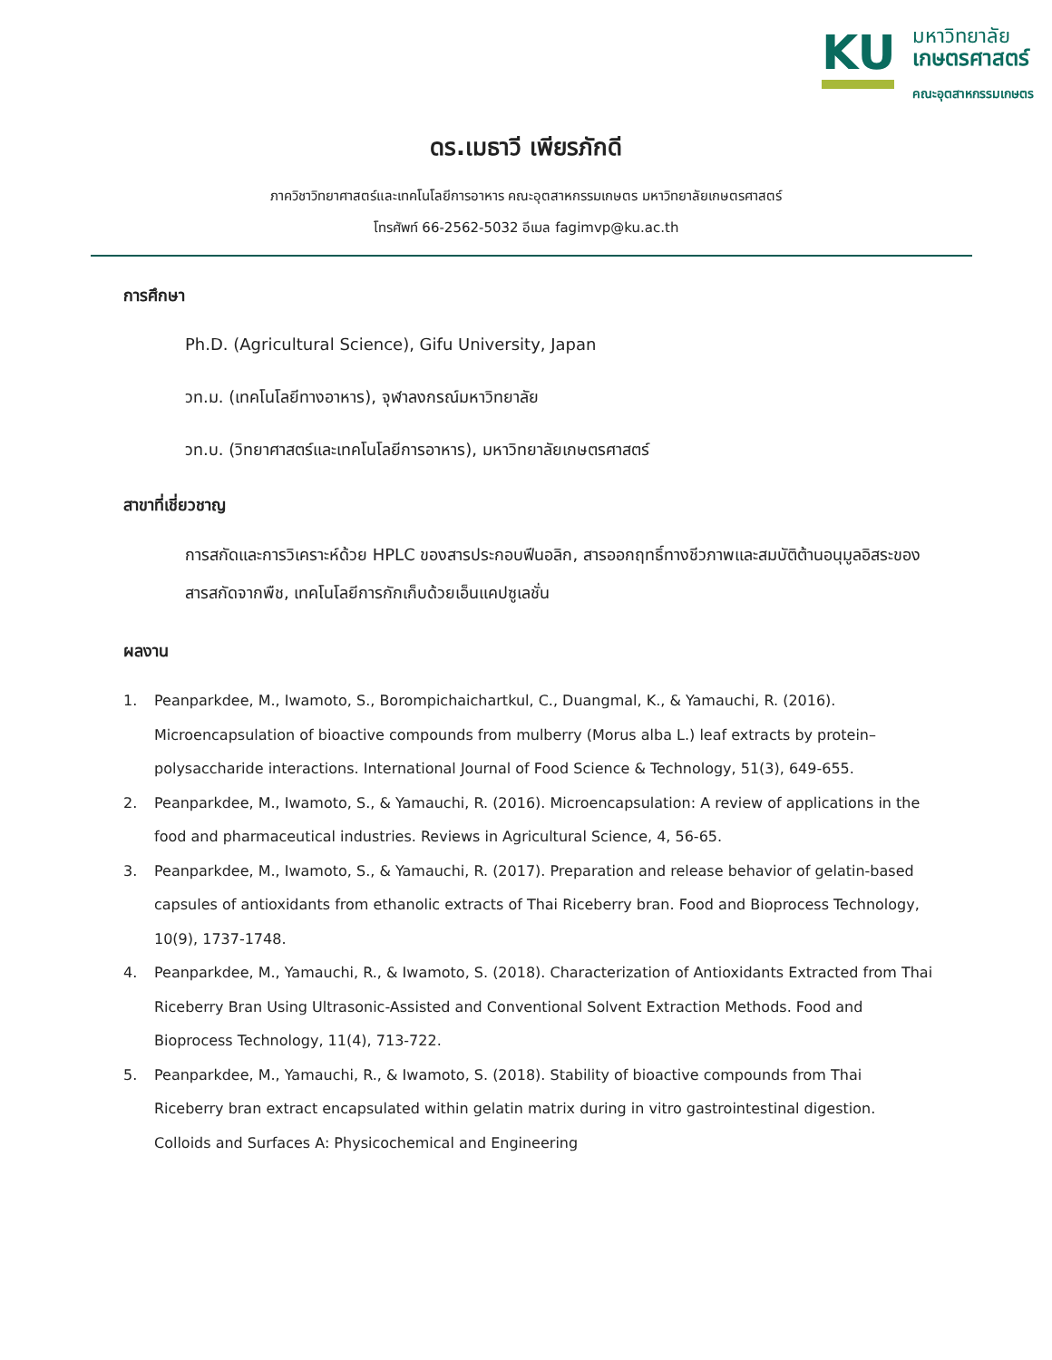KU
มหาวิทยาลัย
เกษตรศาสตร์
คณะอุตสาหกรรมเกษตร
ดร.เมธาวี เพียรภักดี
ภาควิชาวิทยาศาสตร์และเทคโนโลยีการอาหาร คณะอุตสาหกรรมเกษตร มหาวิทยาลัยเกษตรศาสตร์
โทรศัพท์ 66-2562-5032 อีเมล fagimvp@ku.ac.th
การศึกษา
Ph.D. (Agricultural Science), Gifu University, Japan
วท.ม. (เทคโนโลยีทางอาหาร), จุฬาลงกรณ์มหาวิทยาลัย
วท.บ. (วิทยาศาสตร์และเทคโนโลยีการอาหาร), มหาวิทยาลัยเกษตรศาสตร์
สาขาที่เชี่ยวชาญ
การสกัดและการวิเคราะห์ด้วย HPLC ของสารประกอบฟีนอลิก, สารออกฤทธิ์ทางชีวภาพและสมบัติต้านอนุมูลอิสระของสารสกัดจากพืช, เทคโนโลยีการกักเก็บด้วยเอ็นแคปซูเลชั่น
ผลงาน
1. Peanparkdee, M., Iwamoto, S., Borompichaichartkul, C., Duangmal, K., & Yamauchi, R. (2016). Microencapsulation of bioactive compounds from mulberry (Morus alba L.) leaf extracts by protein–polysaccharide interactions. International Journal of Food Science & Technology, 51(3), 649-655.
2. Peanparkdee, M., Iwamoto, S., & Yamauchi, R. (2016). Microencapsulation: A review of applications in the food and pharmaceutical industries. Reviews in Agricultural Science, 4, 56-65.
3. Peanparkdee, M., Iwamoto, S., & Yamauchi, R. (2017). Preparation and release behavior of gelatin-based capsules of antioxidants from ethanolic extracts of Thai Riceberry bran. Food and Bioprocess Technology, 10(9), 1737-1748.
4. Peanparkdee, M., Yamauchi, R., & Iwamoto, S. (2018). Characterization of Antioxidants Extracted from Thai Riceberry Bran Using Ultrasonic-Assisted and Conventional Solvent Extraction Methods. Food and Bioprocess Technology, 11(4), 713-722.
5. Peanparkdee, M., Yamauchi, R., & Iwamoto, S. (2018). Stability of bioactive compounds from Thai Riceberry bran extract encapsulated within gelatin matrix during in vitro gastrointestinal digestion. Colloids and Surfaces A: Physicochemical and Engineering